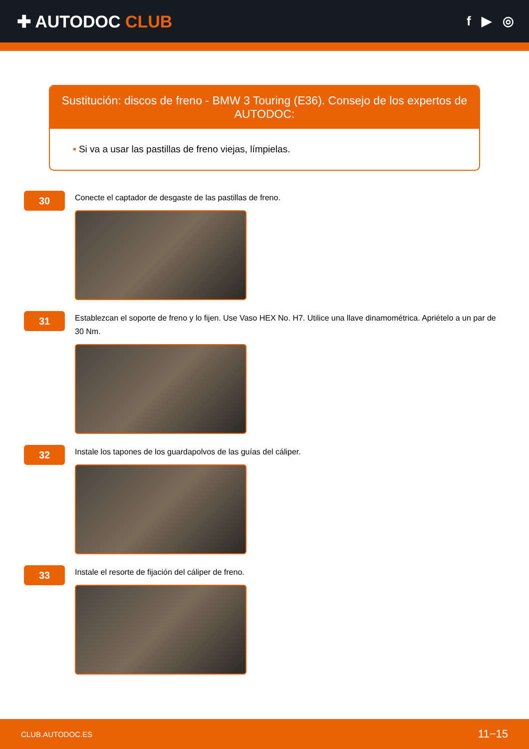✚ AUTODOC CLUB
f ▶ ◎
Sustitución: discos de freno - BMW 3 Touring (E36). Consejo de los expertos de AUTODOC:
• Si va a usar las pastillas de freno viejas, límpielas.
30
Conecte el captador de desgaste de las pastillas de freno.
31
Establezcan el soporte de freno y lo fijen. Use Vaso HEX No. H7. Utilice una llave dinamométrica. Apriételo a un par de 30 Nm.
32
Instale los tapones de los guardapolvos de las guías del cáliper.
33
Instale el resorte de fijación del cáliper de freno.
CLUB.AUTODOC.ES 11−15